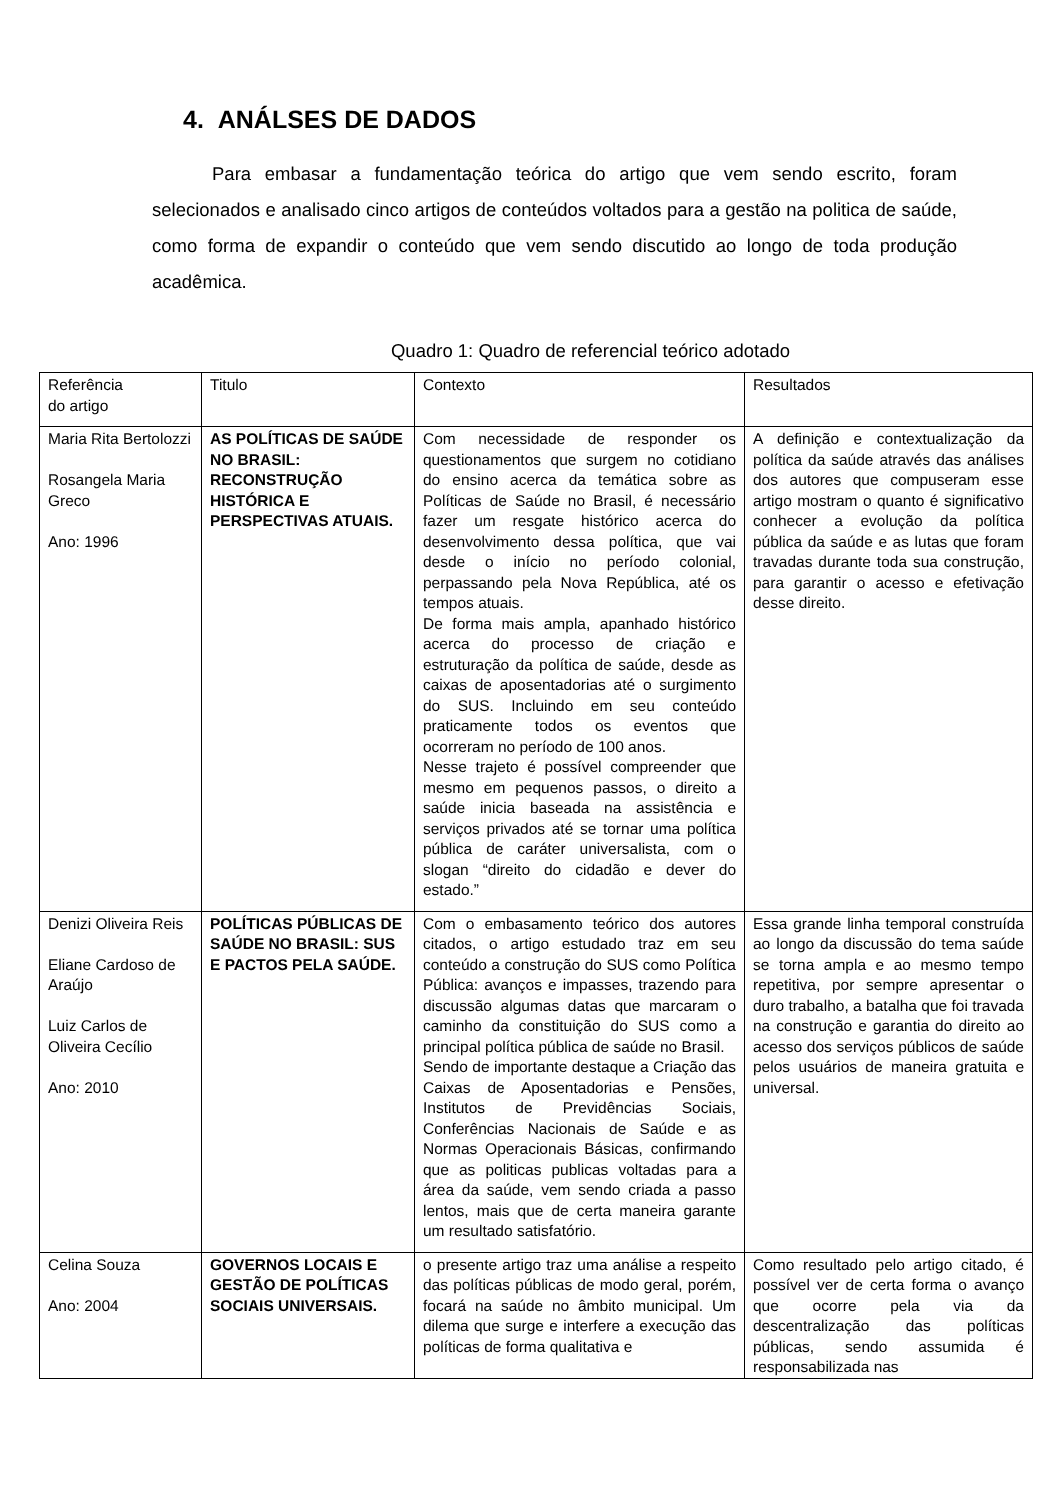4. ANÁLSES DE DADOS
Para embasar a fundamentação teórica do artigo que vem sendo escrito, foram selecionados e analisado cinco artigos de conteúdos voltados para a gestão na politica de saúde, como forma de expandir o conteúdo que vem sendo discutido ao longo de toda produção acadêmica.
Quadro 1: Quadro de referencial teórico adotado
| Referência do artigo | Titulo | Contexto | Resultados |
| Maria Rita Bertolozzi Rosangela Maria Greco Ano: 1996 | AS POLÍTICAS DE SAÚDE NO BRASIL: RECONSTRUÇÃO HISTÓRICA E PERSPECTIVAS ATUAIS. | Com necessidade de responder os questionamentos que surgem no cotidiano do ensino acerca da temática sobre as Políticas de Saúde no Brasil, é necessário fazer um resgate histórico acerca do desenvolvimento dessa política, que vai desde o início no período colonial, perpassando pela Nova República, até os tempos atuais. De forma mais ampla, apanhado histórico acerca do processo de criação e estruturação da política de saúde, desde as caixas de aposentadorias até o surgimento do SUS. Incluindo em seu conteúdo praticamente todos os eventos que ocorreram no período de 100 anos. Nesse trajeto é possível compreender que mesmo em pequenos passos, o direito a saúde inicia baseada na assistência e serviços privados até se tornar uma política pública de caráter universalista, com o slogan “direito do cidadão e dever do estado.” | A definição e contextualização da política da saúde através das análises dos autores que compuseram esse artigo mostram o quanto é significativo conhecer a evolução da política pública da saúde e as lutas que foram travadas durante toda sua construção, para garantir o acesso e efetivação desse direito. |
| Denizi Oliveira Reis Eliane Cardoso de Araújo Luiz Carlos de Oliveira Cecílio Ano: 2010 | POLÍTICAS PÚBLICAS DE SAÚDE NO BRASIL: SUS E PACTOS PELA SAÚDE. | Com o embasamento teórico dos autores citados, o artigo estudado traz em seu conteúdo a construção do SUS como Política Pública: avanços e impasses, trazendo para discussão algumas datas que marcaram o caminho da constituição do SUS como a principal política pública de saúde no Brasil. Sendo de importante destaque a Criação das Caixas de Aposentadorias e Pensões, Institutos de Previdências Sociais, Conferências Nacionais de Saúde e as Normas Operacionais Básicas, confirmando que as politicas publicas voltadas para a área da saúde, vem sendo criada a passo lentos, mais que de certa maneira garante um resultado satisfatório. | Essa grande linha temporal construída ao longo da discussão do tema saúde se torna ampla e ao mesmo tempo repetitiva, por sempre apresentar o duro trabalho, a batalha que foi travada na construção e garantia do direito ao acesso dos serviços públicos de saúde pelos usuários de maneira gratuita e universal. |
| Celina Souza Ano: 2004 | GOVERNOS LOCAIS E GESTÃO DE POLÍTICAS SOCIAIS UNIVERSAIS. | o presente artigo traz uma análise a respeito das políticas públicas de modo geral, porém, focará na saúde no âmbito municipal. Um dilema que surge e interfere a execução das políticas de forma qualitativa e | Como resultado pelo artigo citado, é possível ver de certa forma o avanço que ocorre pela via da descentralização das políticas públicas, sendo assumida é responsabilizada nas |